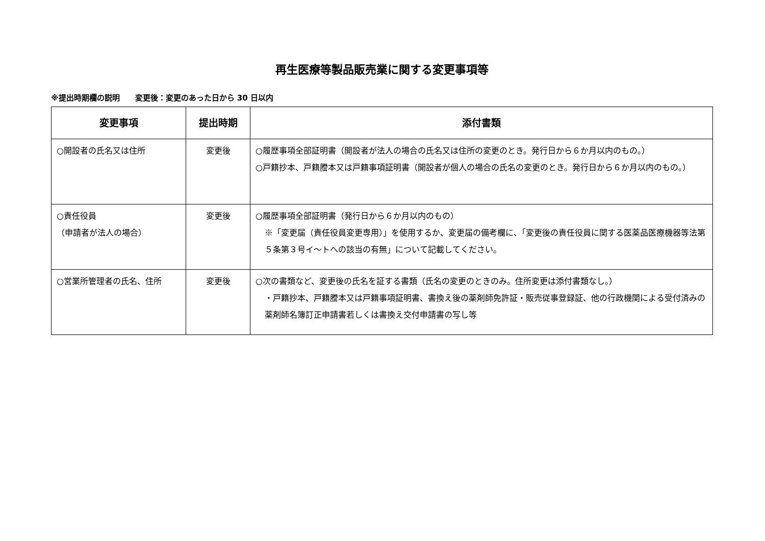再生医療等製品販売業に関する変更事項等
※提出時期欄の説明　　変更後：変更のあった日から 30 日以内
| 変更事項 | 提出時期 | 添付書類 |
| --- | --- | --- |
| ○開設者の氏名又は住所 | 変更後 | ○履歴事項全部証明書（開設者が法人の場合の氏名又は住所の変更のとき。発行日から６か月以内のもの。） ○戸籍抄本、戸籍謄本又は戸籍事項証明書（開設者が個人の場合の氏名の変更のとき。発行日から６か月以内のもの。） |
| ○責任役員 （申請者が法人の場合） | 変更後 | ○履歴事項全部証明書（発行日から６か月以内のもの） ※「変更届（責任役員変更専用）」を使用するか、変更届の備考欄に、「変更後の責任役員に関する医薬品医療機器等法第５条第３号イ～トへの該当の有無」について記載してください。 |
| ○営業所管理者の氏名、住所 | 変更後 | ○次の書類など、変更後の氏名を証する書類（氏名の変更のときのみ。住所変更は添付書類なし。） ・戸籍抄本、戸籍謄本又は戸籍事項証明書、書換え後の薬剤師免許証・販売従事登録証、他の行政機関による受付済みの薬剤師名簿訂正申請書若しくは書換え交付申請書の写し等 |